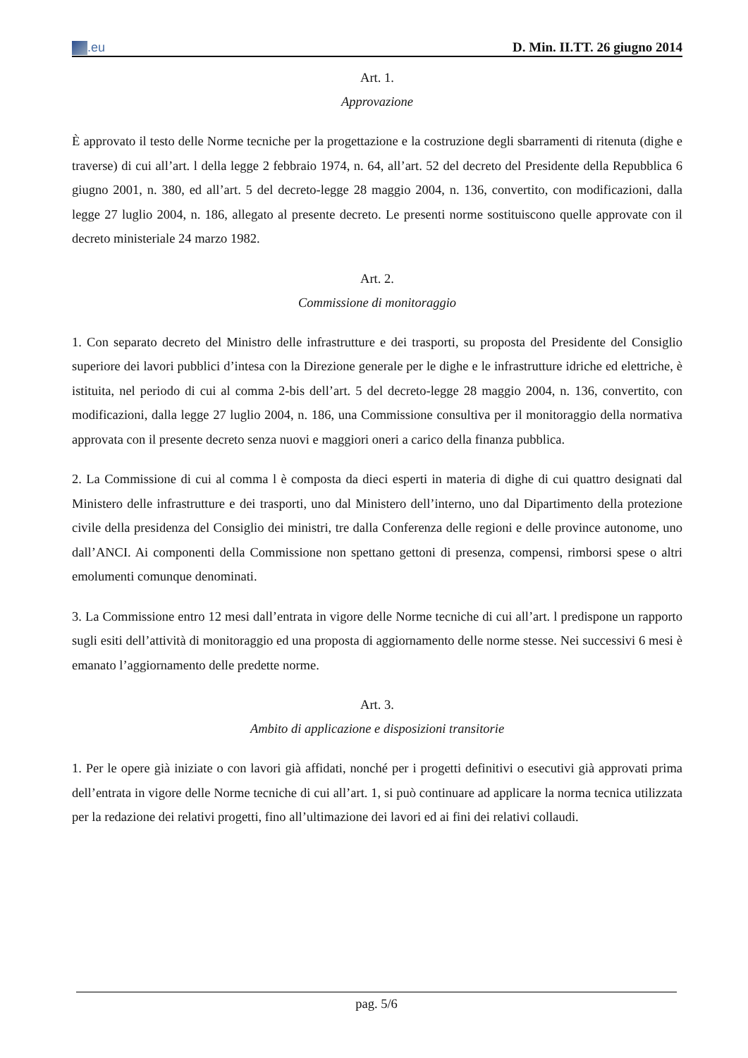.eu
D. Min. II.TT. 26 giugno 2014
Art. 1.
Approvazione
È approvato il testo delle Norme tecniche per la progettazione e la costruzione degli sbarramenti di ritenuta (dighe e traverse) di cui all’art. l della legge 2 febbraio 1974, n. 64, all’art. 52 del decreto del Presidente della Repubblica 6 giugno 2001, n. 380, ed all’art. 5 del decreto-legge 28 maggio 2004, n. 136, convertito, con modificazioni, dalla legge 27 luglio 2004, n. 186, allegato al presente decreto. Le presenti norme sostituiscono quelle approvate con il decreto ministeriale 24 marzo 1982.
Art. 2.
Commissione di monitoraggio
1. Con separato decreto del Ministro delle infrastrutture e dei trasporti, su proposta del Presidente del Consiglio superiore dei lavori pubblici d’intesa con la Direzione generale per le dighe e le infrastrutture idriche ed elettriche, è istituita, nel periodo di cui al comma 2-bis dell’art. 5 del decreto-legge 28 maggio 2004, n. 136, convertito, con modificazioni, dalla legge 27 luglio 2004, n. 186, una Commissione consultiva per il monitoraggio della normativa approvata con il presente decreto senza nuovi e maggiori oneri a carico della finanza pubblica.
2. La Commissione di cui al comma l è composta da dieci esperti in materia di dighe di cui quattro designati dal Ministero delle infrastrutture e dei trasporti, uno dal Ministero dell’interno, uno dal Dipartimento della protezione civile della presidenza del Consiglio dei ministri, tre dalla Conferenza delle regioni e delle province autonome, uno dall’ANCI. Ai componenti della Commissione non spettano gettoni di presenza, compensi, rimborsi spese o altri emolumenti comunque denominati.
3. La Commissione entro 12 mesi dall’entrata in vigore delle Norme tecniche di cui all’art. l predispone un rapporto sugli esiti dell’attività di monitoraggio ed una proposta di aggiornamento delle norme stesse. Nei successivi 6 mesi è emanato l’aggiornamento delle predette norme.
Art. 3.
Ambito di applicazione e disposizioni transitorie
1. Per le opere già iniziate o con lavori già affidati, nonché per i progetti definitivi o esecutivi già approvati prima dell’entrata in vigore delle Norme tecniche di cui all’art. 1, si può continuare ad applicare la norma tecnica utilizzata per la redazione dei relativi progetti, fino all’ultimazione dei lavori ed ai fini dei relativi collaudi.
pag. 5/6